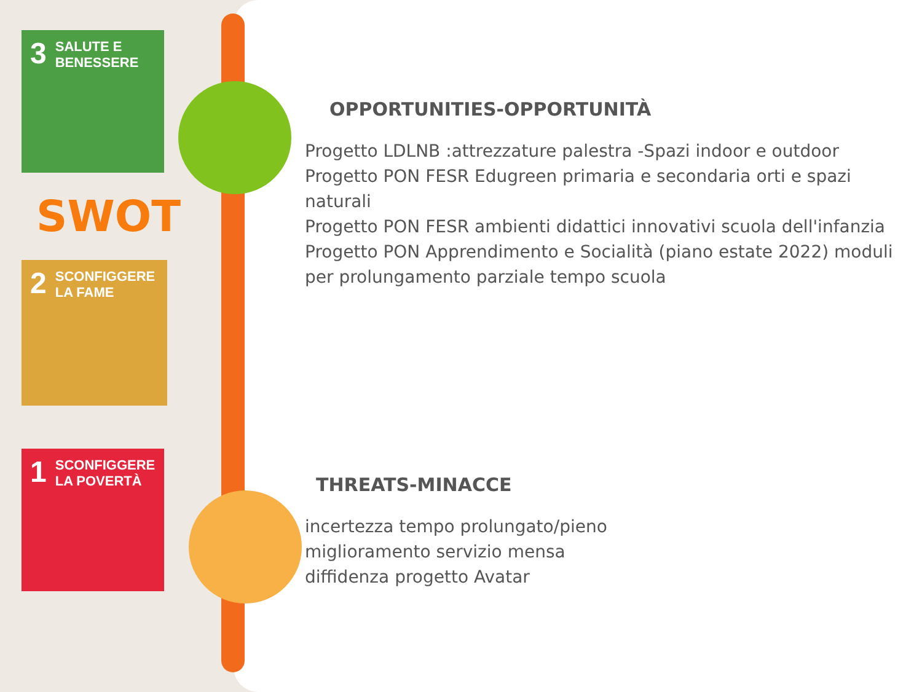3 SALUTE E
BENESSERE
SWOT
2 SCONFIGGERE
LA FAME
1 SCONFIGGERE
LA POVERTÀ
OPPORTUNITIES-OPPORTUNITÀ
Progetto LDLNB :attrezzature palestra -Spazi indoor e outdoor
Progetto PON FESR Edugreen primaria e secondaria orti e spazi naturali
Progetto PON FESR ambienti didattici innovativi scuola dell'infanzia
Progetto PON Apprendimento e Socialità (piano estate 2022) moduli per prolungamento parziale tempo scuola
THREATS-MINACCE
incertezza tempo prolungato/pieno
miglioramento servizio mensa
diffidenza progetto Avatar